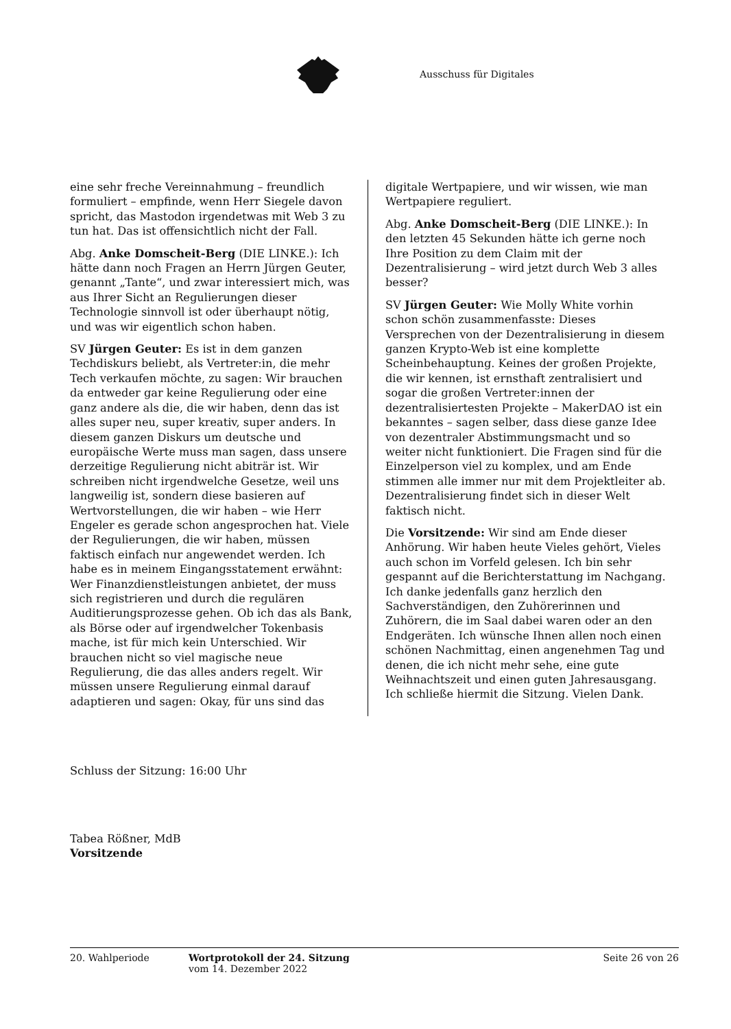Ausschuss für Digitales
eine sehr freche Vereinnahmung – freundlich formuliert – empfinde, wenn Herr Siegele davon spricht, das Mastodon irgendetwas mit Web 3 zu tun hat. Das ist offensichtlich nicht der Fall.
Abg. Anke Domscheit-Berg (DIE LINKE.): Ich hätte dann noch Fragen an Herrn Jürgen Geuter, genannt „Tante“, und zwar interessiert mich, was aus Ihrer Sicht an Regulierungen dieser Technologie sinnvoll ist oder überhaupt nötig, und was wir eigentlich schon haben.
SV Jürgen Geuter: Es ist in dem ganzen Techdiskurs beliebt, als Vertreter:in, die mehr Tech verkaufen möchte, zu sagen: Wir brauchen da entweder gar keine Regulierung oder eine ganz andere als die, die wir haben, denn das ist alles super neu, super kreativ, super anders. In diesem ganzen Diskurs um deutsche und europäische Werte muss man sagen, dass unsere derzeitige Regulierung nicht abiträr ist. Wir schreiben nicht irgendwelche Gesetze, weil uns langweilig ist, sondern diese basieren auf Wertvorstellungen, die wir haben – wie Herr Engeler es gerade schon angesprochen hat. Viele der Regulierungen, die wir haben, müssen faktisch einfach nur angewendet werden. Ich habe es in meinem Eingangsstatement erwähnt: Wer Finanzdienstleistungen anbietet, der muss sich registrieren und durch die regulären Auditierungsprozesse gehen. Ob ich das als Bank, als Börse oder auf irgendwelcher Tokenbasis mache, ist für mich kein Unterschied. Wir brauchen nicht so viel magische neue Regulierung, die das alles anders regelt. Wir müssen unsere Regulierung einmal darauf adaptieren und sagen: Okay, für uns sind das
digitale Wertpapiere, und wir wissen, wie man Wertpapiere reguliert.
Abg. Anke Domscheit-Berg (DIE LINKE.): In den letzten 45 Sekunden hätte ich gerne noch Ihre Position zu dem Claim mit der Dezentralisierung – wird jetzt durch Web 3 alles besser?
SV Jürgen Geuter: Wie Molly White vorhin schon schön zusammenfasste: Dieses Versprechen von der Dezentralisierung in diesem ganzen Krypto-Web ist eine komplette Scheinbehauptung. Keines der großen Projekte, die wir kennen, ist ernsthaft zentralisiert und sogar die großen Vertreter:innen der dezentralisiertesten Projekte – MakerDAO ist ein bekanntes – sagen selber, dass diese ganze Idee von dezentraler Abstimmungsmacht und so weiter nicht funktioniert. Die Fragen sind für die Einzelperson viel zu komplex, und am Ende stimmen alle immer nur mit dem Projektleiter ab. Dezentralisierung findet sich in dieser Welt faktisch nicht.
Die Vorsitzende: Wir sind am Ende dieser Anhörung. Wir haben heute Vieles gehört, Vieles auch schon im Vorfeld gelesen. Ich bin sehr gespannt auf die Berichterstattung im Nachgang. Ich danke jedenfalls ganz herzlich den Sachverständigen, den Zuhörerinnen und Zuhörern, die im Saal dabei waren oder an den Endgeräten. Ich wünsche Ihnen allen noch einen schönen Nachmittag, einen angenehmen Tag und denen, die ich nicht mehr sehe, eine gute Weihnachtszeit und einen guten Jahresausgang. Ich schließe hiermit die Sitzung. Vielen Dank.
Schluss der Sitzung: 16:00 Uhr
Tabea Rößner, MdB
Vorsitzende
20. Wahlperiode Wortprotokoll der 24. Sitzung
vom 14. Dezember 2022
Seite 26 von 26